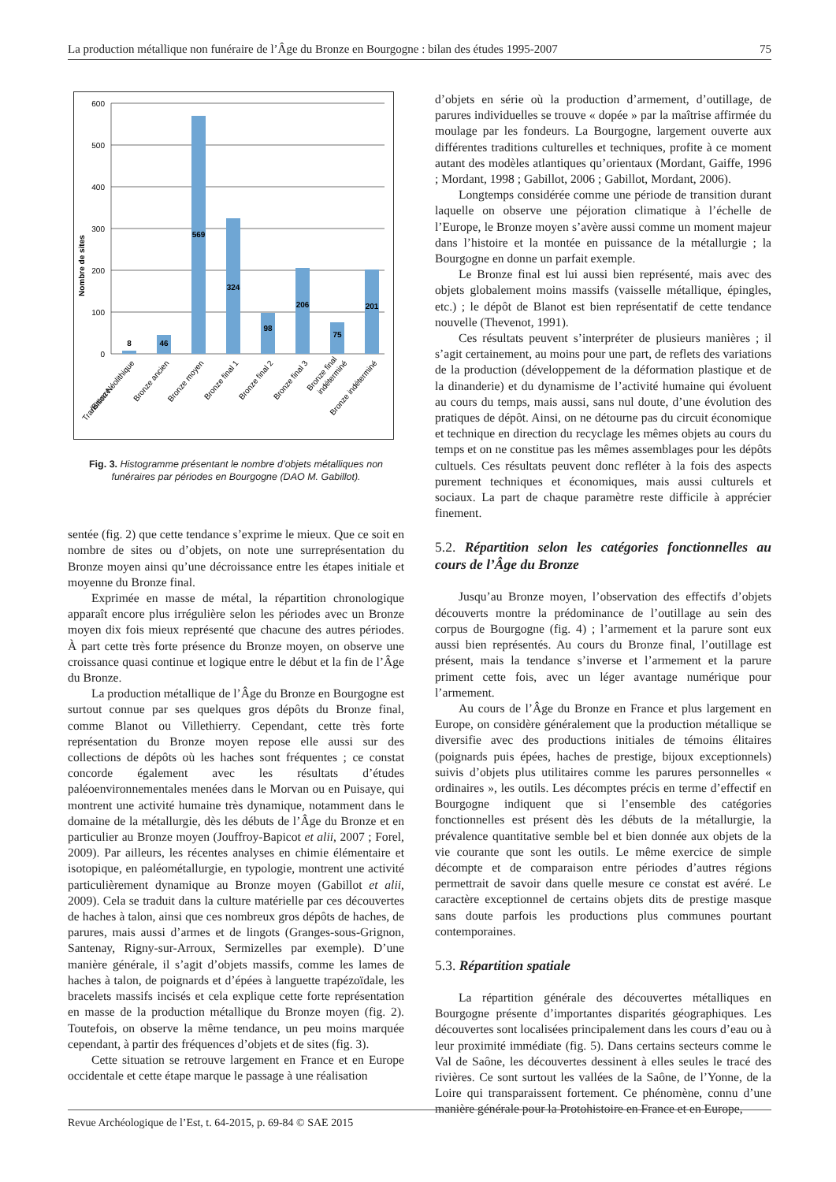La production métallique non funéraire de l’Âge du Bronze en Bourgogne : bilan des études 1995-2007 75
600
500
400
300
200
100
0
Nombre de sites
8
46
569
324
98
206
75
201
Transition Néolithique
/Bronze
Bronze ancien
Bronze moyen
Bronze final 1
Bronze final 2
Bronze final 3
Bronze final
indéterminé
Bronze indéterminé
Fig. 3. Histogramme présentant le nombre d’objets métalliques non funéraires par périodes en Bourgogne (DAO M. Gabillot).
sentée (fig. 2) que cette tendance s’exprime le mieux. Que ce soit en nombre de sites ou d’objets, on note une surreprésentation du Bronze moyen ainsi qu’une décroissance entre les étapes initiale et moyenne du Bronze final.
Exprimée en masse de métal, la répartition chronologique apparaît encore plus irrégulière selon les périodes avec un Bronze moyen dix fois mieux représenté que chacune des autres périodes. À part cette très forte présence du Bronze moyen, on observe une croissance quasi continue et logique entre le début et la fin de l’Âge du Bronze.
La production métallique de l’Âge du Bronze en Bourgogne est surtout connue par ses quelques gros dépôts du Bronze final, comme Blanot ou Villethierry. Cependant, cette très forte représentation du Bronze moyen repose elle aussi sur des collections de dépôts où les haches sont fréquentes ; ce constat concorde également avec les résultats d’études paléoenvironnementales menées dans le Morvan ou en Puisaye, qui montrent une activité humaine très dynamique, notamment dans le domaine de la métallurgie, dès les débuts de l’Âge du Bronze et en particulier au Bronze moyen (Jouffroy-Bapicot et alii, 2007 ; Forel, 2009). Par ailleurs, les récentes analyses en chimie élémentaire et isotopique, en paléométallurgie, en typologie, montrent une activité particulièrement dynamique au Bronze moyen (Gabillot et alii, 2009). Cela se traduit dans la culture matérielle par ces découvertes de haches à talon, ainsi que ces nombreux gros dépôts de haches, de parures, mais aussi d’armes et de lingots (Granges-sous-Grignon, Santenay, Rigny-sur-Arroux, Sermizelles par exemple). D’une manière générale, il s’agit d’objets massifs, comme les lames de haches à talon, de poignards et d’épées à languette trapézoïdale, les bracelets massifs incisés et cela explique cette forte représentation en masse de la production métallique du Bronze moyen (fig. 2). Toutefois, on observe la même tendance, un peu moins marquée cependant, à partir des fréquences d’objets et de sites (fig. 3).
Cette situation se retrouve largement en France et en Europe occidentale et cette étape marque le passage à une réalisation
d’objets en série où la production d’armement, d’outillage, de parures individuelles se trouve « dopée » par la maîtrise affirmée du moulage par les fondeurs. La Bourgogne, largement ouverte aux différentes traditions culturelles et techniques, profite à ce moment autant des modèles atlantiques qu’orientaux (Mordant, Gaiffe, 1996 ; Mordant, 1998 ; Gabillot, 2006 ; Gabillot, Mordant, 2006).
Longtemps considérée comme une période de transition durant laquelle on observe une péjoration climatique à l’échelle de l’Europe, le Bronze moyen s’avère aussi comme un moment majeur dans l’histoire et la montée en puissance de la métallurgie ; la Bourgogne en donne un parfait exemple.
Le Bronze final est lui aussi bien représenté, mais avec des objets globalement moins massifs (vaisselle métallique, épingles, etc.) ; le dépôt de Blanot est bien représentatif de cette tendance nouvelle (Thevenot, 1991).
Ces résultats peuvent s’interpréter de plusieurs manières ; il s’agit certainement, au moins pour une part, de reflets des variations de la production (développement de la déformation plastique et de la dinanderie) et du dynamisme de l’activité humaine qui évoluent au cours du temps, mais aussi, sans nul doute, d’une évolution des pratiques de dépôt. Ainsi, on ne détourne pas du circuit économique et technique en direction du recyclage les mêmes objets au cours du temps et on ne constitue pas les mêmes assemblages pour les dépôts cultuels. Ces résultats peuvent donc refléter à la fois des aspects purement techniques et économiques, mais aussi culturels et sociaux. La part de chaque paramètre reste difficile à apprécier finement.
5.2. Répartition selon les catégories fonctionnelles au cours de l’Âge du Bronze
Jusqu’au Bronze moyen, l’observation des effectifs d’objets découverts montre la prédominance de l’outillage au sein des corpus de Bourgogne (fig. 4) ; l’armement et la parure sont eux aussi bien représentés. Au cours du Bronze final, l’outillage est présent, mais la tendance s’inverse et l’armement et la parure priment cette fois, avec un léger avantage numérique pour l’armement.
Au cours de l’Âge du Bronze en France et plus largement en Europe, on considère généralement que la production métallique se diversifie avec des productions initiales de témoins élitaires (poignards puis épées, haches de prestige, bijoux exceptionnels) suivis d’objets plus utilitaires comme les parures personnelles « ordinaires », les outils. Les décomptes précis en terme d’effectif en Bourgogne indiquent que si l’ensemble des catégories fonctionnelles est présent dès les débuts de la métallurgie, la prévalence quantitative semble bel et bien donnée aux objets de la vie courante que sont les outils. Le même exercice de simple décompte et de comparaison entre périodes d’autres régions permettrait de savoir dans quelle mesure ce constat est avéré. Le caractère exceptionnel de certains objets dits de prestige masque sans doute parfois les productions plus communes pourtant contemporaines.
5.3. Répartition spatiale
La répartition générale des découvertes métalliques en Bourgogne présente d’importantes disparités géographiques. Les découvertes sont localisées principalement dans les cours d’eau ou à leur proximité immédiate (fig. 5). Dans certains secteurs comme le Val de Saône, les découvertes dessinent à elles seules le tracé des rivières. Ce sont surtout les vallées de la Saône, de l’Yonne, de la Loire qui transparaissent fortement. Ce phénomène, connu d’une manière générale pour la Protohistoire en France et en Europe,
Revue Archéologique de l’Est, t. 64-2015, p. 69-84 © SAE 2015